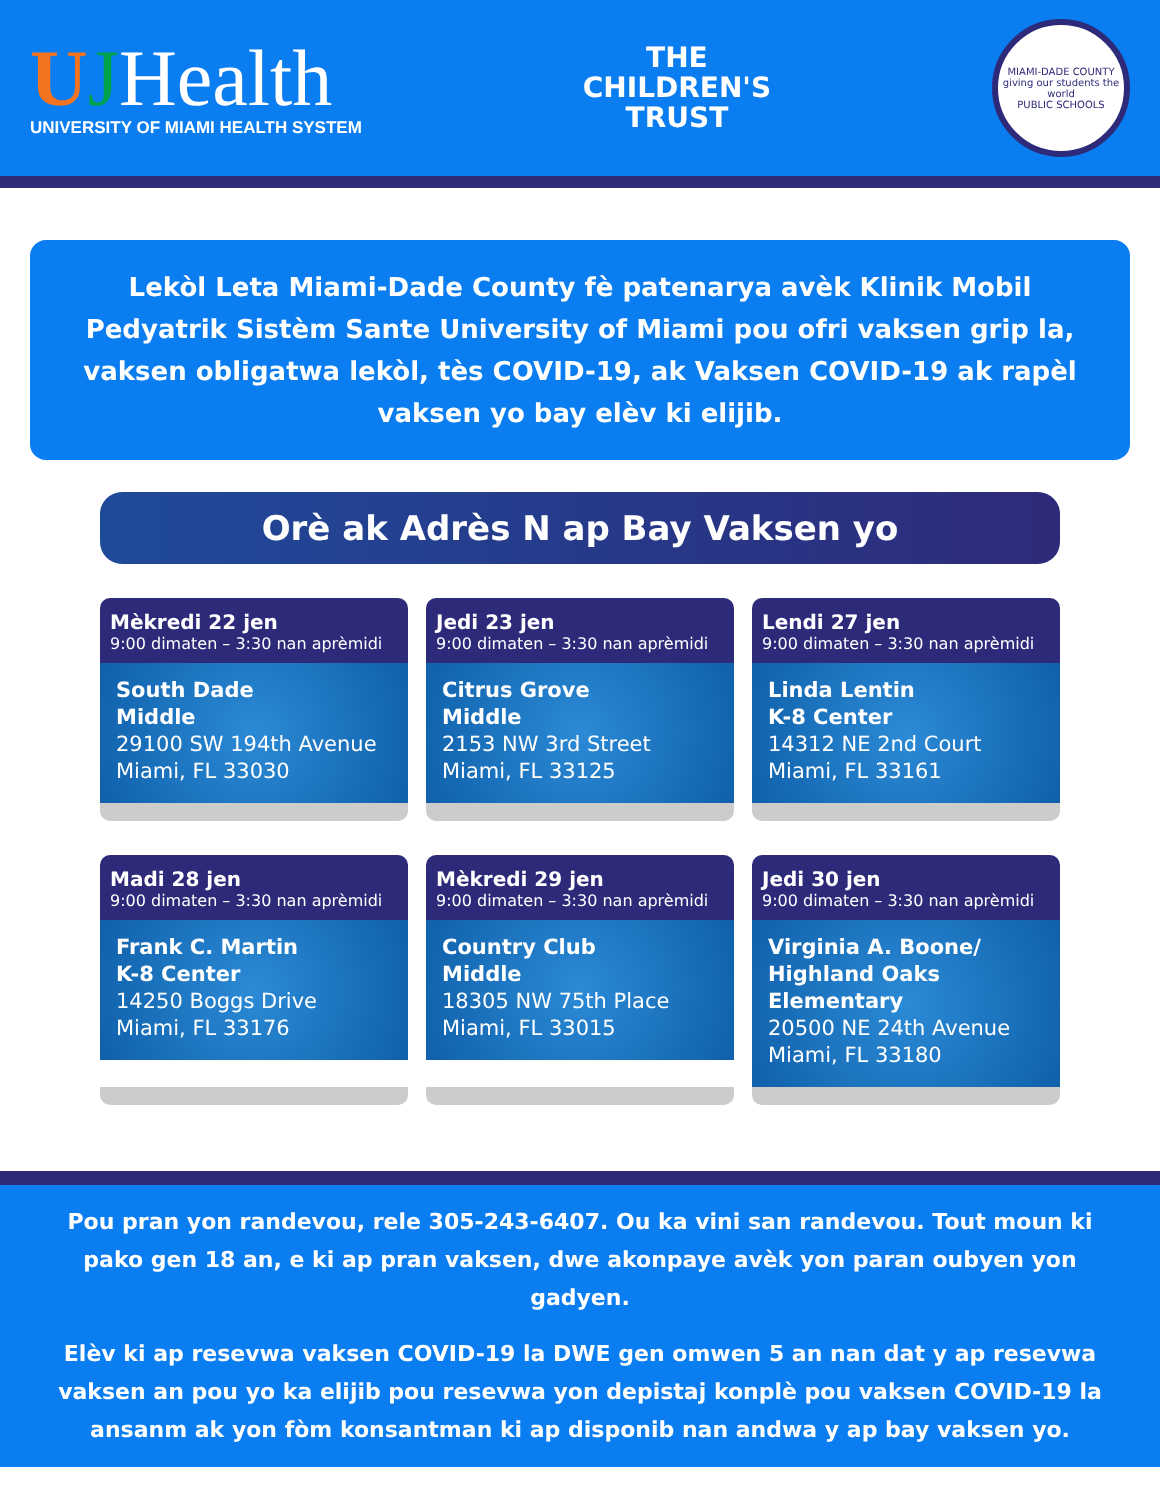UJHealth
UNIVERSITY OF MIAMI HEALTH SYSTEM
THE
CHILDREN'S
TRUST
MIAMI-DADE COUNTY
giving our students the world
PUBLIC SCHOOLS
Lekòl Leta Miami-Dade County fè patenarya avèk Klinik Mobil Pedyatrik Sistèm Sante University of Miami pou ofri vaksen grip la, vaksen obligatwa lekòl, tès COVID-19, ak Vaksen COVID-19 ak rapèl vaksen yo bay elèv ki elijib.
Orè ak Adrès N ap Bay Vaksen yo
Mèkredi 22 jen
9:00 dimaten – 3:30 nan aprèmidi
South Dade
Middle
29100 SW 194th Avenue
Miami, FL 33030
Jedi 23 jen
9:00 dimaten – 3:30 nan aprèmidi
Citrus Grove
Middle
2153 NW 3rd Street
Miami, FL 33125
Lendi 27 jen
9:00 dimaten – 3:30 nan aprèmidi
Linda Lentin
K-8 Center
14312 NE 2nd Court
Miami, FL 33161
Madi 28 jen
9:00 dimaten – 3:30 nan aprèmidi
Frank C. Martin
K-8 Center
14250 Boggs Drive
Miami, FL 33176
Mèkredi 29 jen
9:00 dimaten – 3:30 nan aprèmidi
Country Club
Middle
18305 NW 75th Place
Miami, FL 33015
Jedi 30 jen
9:00 dimaten – 3:30 nan aprèmidi
Virginia A. Boone/
Highland Oaks Elementary
20500 NE 24th Avenue
Miami, FL 33180
Pou pran yon randevou, rele 305-243-6407. Ou ka vini san randevou. Tout moun ki pako gen 18 an, e ki ap pran vaksen, dwe akonpaye avèk yon paran oubyen yon gadyen.
Elèv ki ap resevwa vaksen COVID-19 la DWE gen omwen 5 an nan dat y ap resevwa vaksen an pou yo ka elijib pou resevwa yon depistaj konplè pou vaksen COVID-19 la ansanm ak yon fòm konsantman ki ap disponib nan andwa y ap bay vaksen yo.